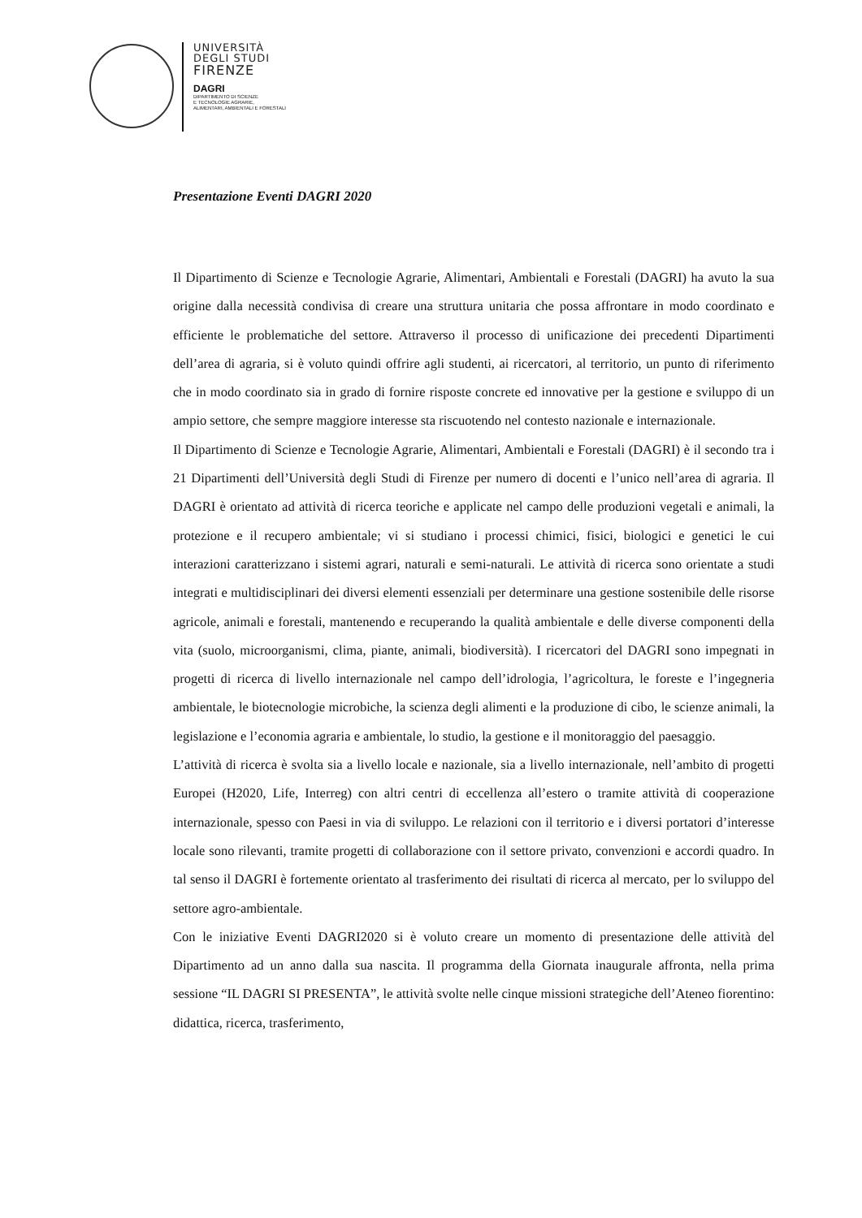UNIVERSITÀ
DEGLI STUDI
FIRENZE
DAGRI
DIPARTIMENTO DI SCIENZE
E TECNOLOGIE AGRARIE,
ALIMENTARI, AMBIENTALI E FORESTALI
Presentazione Eventi DAGRI 2020
Il Dipartimento di Scienze e Tecnologie Agrarie, Alimentari, Ambientali e Forestali (DAGRI) ha avuto la sua origine dalla necessità condivisa di creare una struttura unitaria che possa affrontare in modo coordinato e efficiente le problematiche del settore. Attraverso il processo di unificazione dei precedenti Dipartimenti dell’area di agraria, si è voluto quindi offrire agli studenti, ai ricercatori, al territorio, un punto di riferimento che in modo coordinato sia in grado di fornire risposte concrete ed innovative per la gestione e sviluppo di un ampio settore, che sempre maggiore interesse sta riscuotendo nel contesto nazionale e internazionale.
Il Dipartimento di Scienze e Tecnologie Agrarie, Alimentari, Ambientali e Forestali (DAGRI) è il secondo tra i 21 Dipartimenti dell’Università degli Studi di Firenze per numero di docenti e l’unico nell’area di agraria. Il DAGRI è orientato ad attività di ricerca teoriche e applicate nel campo delle produzioni vegetali e animali, la protezione e il recupero ambientale; vi si studiano i processi chimici, fisici, biologici e genetici le cui interazioni caratterizzano i sistemi agrari, naturali e semi-naturali. Le attività di ricerca sono orientate a studi integrati e multidisciplinari dei diversi elementi essenziali per determinare una gestione sostenibile delle risorse agricole, animali e forestali, mantenendo e recuperando la qualità ambientale e delle diverse componenti della vita (suolo, microorganismi, clima, piante, animali, biodiversità). I ricercatori del DAGRI sono impegnati in progetti di ricerca di livello internazionale nel campo dell’idrologia, l’agricoltura, le foreste e l’ingegneria ambientale, le biotecnologie microbiche, la scienza degli alimenti e la produzione di cibo, le scienze animali, la legislazione e l’economia agraria e ambientale, lo studio, la gestione e il monitoraggio del paesaggio.
L’attività di ricerca è svolta sia a livello locale e nazionale, sia a livello internazionale, nell’ambito di progetti Europei (H2020, Life, Interreg) con altri centri di eccellenza all’estero o tramite attività di cooperazione internazionale, spesso con Paesi in via di sviluppo. Le relazioni con il territorio e i diversi portatori d’interesse locale sono rilevanti, tramite progetti di collaborazione con il settore privato, convenzioni e accordi quadro. In tal senso il DAGRI è fortemente orientato al trasferimento dei risultati di ricerca al mercato, per lo sviluppo del settore agro-ambientale.
Con le iniziative Eventi DAGRI2020 si è voluto creare un momento di presentazione delle attività del Dipartimento ad un anno dalla sua nascita. Il programma della Giornata inaugurale affronta, nella prima sessione “IL DAGRI SI PRESENTA”, le attività svolte nelle cinque missioni strategiche dell’Ateneo fiorentino: didattica, ricerca, trasferimento,